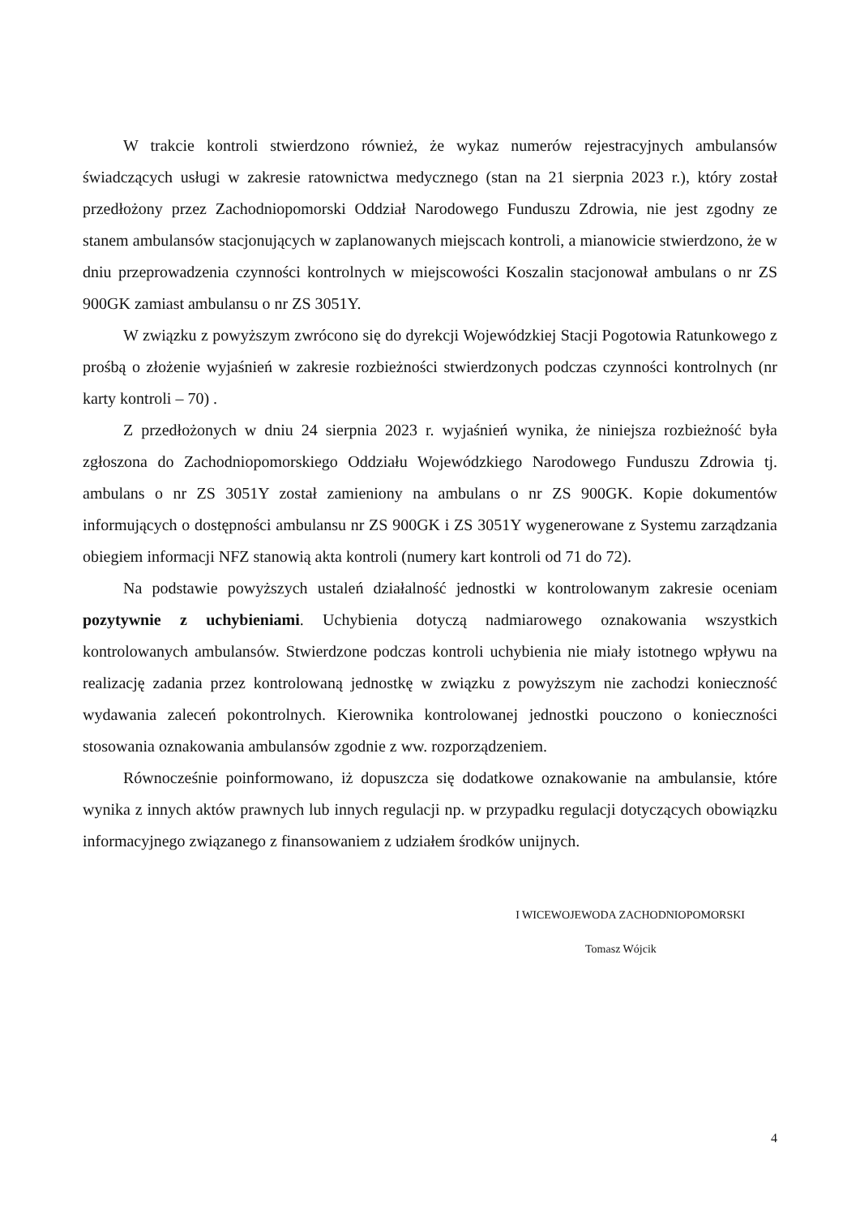W trakcie kontroli stwierdzono również, że wykaz numerów rejestracyjnych ambulansów świadczących usługi w zakresie ratownictwa medycznego (stan na 21 sierpnia 2023 r.), który został przedłożony przez Zachodniopomorski Oddział Narodowego Funduszu Zdrowia, nie jest zgodny ze stanem ambulansów stacjonujących w zaplanowanych miejscach kontroli, a mianowicie stwierdzono, że w dniu przeprowadzenia czynności kontrolnych w miejscowości Koszalin stacjonował ambulans o nr ZS 900GK zamiast ambulansu o nr ZS 3051Y.
W związku z powyższym zwrócono się do dyrekcji Wojewódzkiej Stacji Pogotowia Ratunkowego z prośbą o złożenie wyjaśnień w zakresie rozbieżności stwierdzonych podczas czynności kontrolnych (nr karty kontroli – 70) .
Z przedłożonych w dniu 24 sierpnia 2023 r. wyjaśnień wynika, że niniejsza rozbieżność była zgłoszona do Zachodniopomorskiego Oddziału Wojewódzkiego Narodowego Funduszu Zdrowia tj. ambulans o nr ZS 3051Y został zamieniony na ambulans o nr ZS 900GK. Kopie dokumentów informujących o dostępności ambulansu nr ZS 900GK i ZS 3051Y wygenerowane z Systemu zarządzania obiegiem informacji NFZ stanowią akta kontroli (numery kart kontroli od 71 do 72).
Na podstawie powyższych ustaleń działalność jednostki w kontrolowanym zakresie oceniam pozytywnie z uchybieniami. Uchybienia dotyczą nadmiarowego oznakowania wszystkich kontrolowanych ambulansów. Stwierdzone podczas kontroli uchybienia nie miały istotnego wpływu na realizację zadania przez kontrolowaną jednostkę w związku z powyższym nie zachodzi konieczność wydawania zaleceń pokontrolnych. Kierownika kontrolowanej jednostki pouczono o konieczności stosowania oznakowania ambulansów zgodnie z ww. rozporządzeniem.
Równocześnie poinformowano, iż dopuszcza się dodatkowe oznakowanie na ambulansie, które wynika z innych aktów prawnych lub innych regulacji np. w przypadku regulacji dotyczących obowiązku informacyjnego związanego z finansowaniem z udziałem środków unijnych.
I WICEWOJEWODA ZACHODNIOPOMORSKI
Tomasz Wójcik
4